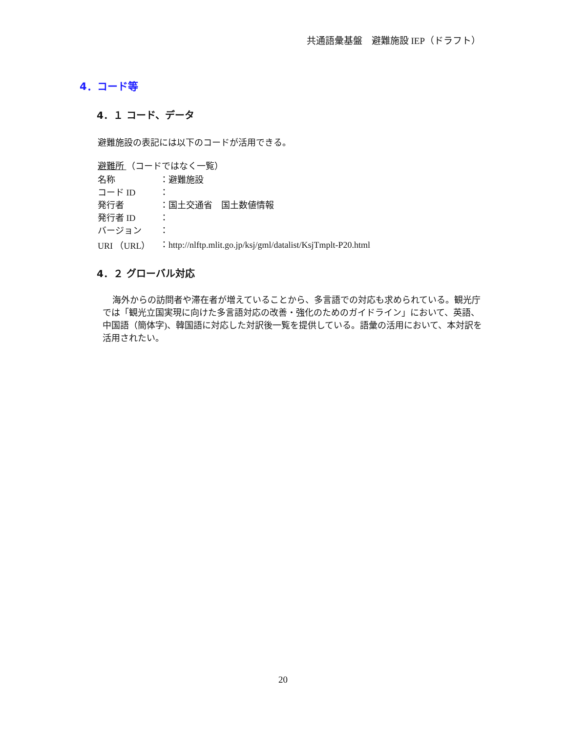共通語彙基盤　避難施設 IEP（ドラフト）
4．コード等
4．１ コード、データ
避難施設の表記には以下のコードが活用できる。
避難所 （コードではなく一覧）
| 名称 | ：避難施設 |
| コード ID | ： |
| 発行者 | ：国土交通省 国土数値情報 |
| 発行者 ID | ： |
| バージョン | ： |
| URI （URL） | ：http://nlftp.mlit.go.jp/ksj/gml/datalist/KsjTmplt-P20.html |
4．２ グローバル対応
海外からの訪問者や滞在者が増えていることから、多言語での対応も求められている。観光庁では「観光立国実現に向けた多言語対応の改善・強化のためのガイドライン」において、英語、中国語（簡体字)、韓国語に対応した対訳後一覧を提供している。語彙の活用において、本対訳を活用されたい。
20